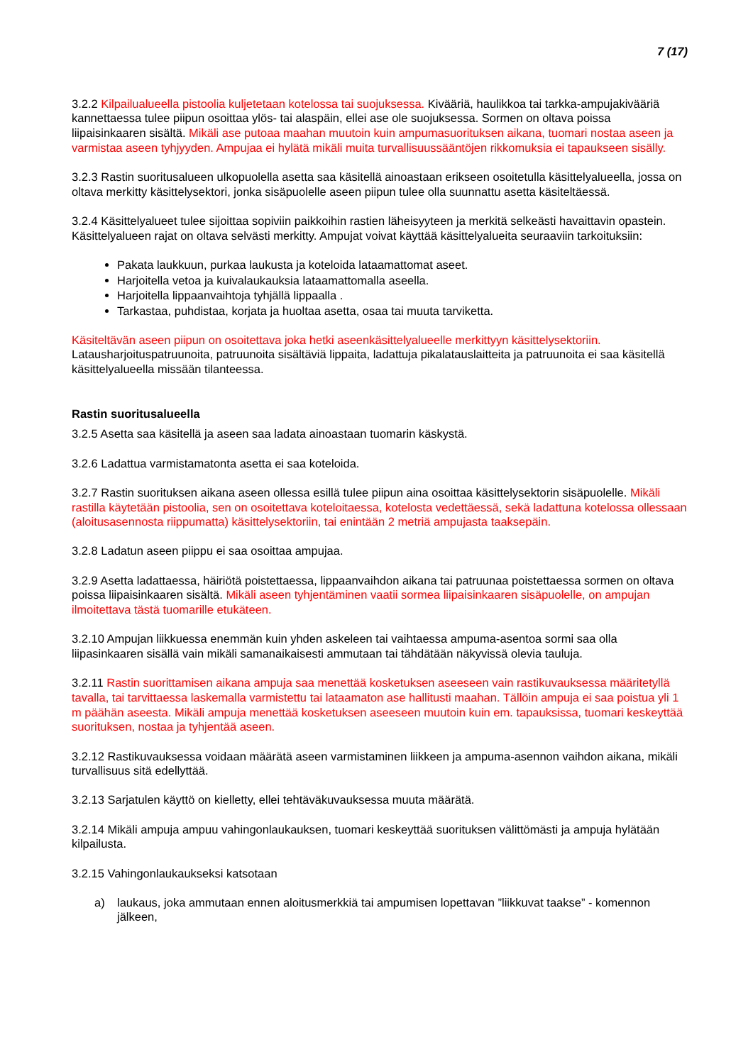7 (17)
3.2.2 Kilpailualueella pistoolia kuljetetaan kotelossa tai suojuksessa. Kivääriä, haulikkoa tai tarkka-ampujakivääriä kannettaessa tulee piipun osoittaa ylös- tai alaspäin, ellei ase ole suojuksessa. Sormen on oltava poissa liipaisinkaaren sisältä. Mikäli ase putoaa maahan muutoin kuin ampumasuorituksen aikana, tuomari nostaa aseen ja varmistaa aseen tyhjyyden. Ampujaa ei hylätä mikäli muita turvallisuussääntöjen rikkomuksia ei tapaukseen sisälly.
3.2.3 Rastin suoritusalueen ulkopuolella asetta saa käsitellä ainoastaan erikseen osoitetulla käsittelyalueella, jossa on oltava merkitty käsittelysektori, jonka sisäpuolelle aseen piipun tulee olla suunnattu asetta käsiteltäessä.
3.2.4 Käsittelyalueet tulee sijoittaa sopiviin paikkoihin rastien läheisyyteen ja merkitä selkeästi havaittavin opastein. Käsittelyalueen rajat on oltava selvästi merkitty. Ampujat voivat käyttää käsittelyalueita seuraaviin tarkoituksiin:
Pakata laukkuun, purkaa laukusta ja koteloida lataamattomat aseet.
Harjoitella vetoa ja kuivalaukauksia lataamattomalla aseella.
Harjoitella lippaanvaihtoja tyhjällä lippaalla .
Tarkastaa, puhdistaa, korjata ja huoltaa asetta, osaa tai muuta tarviketta.
Käsiteltävän aseen piipun on osoitettava joka hetki aseenkäsittelyalueelle merkittyyn käsittelysektoriin. Latausharjoituspatruunoita, patruunoita sisältäviä lippaita, ladattuja pikalatauslaitteita ja patruunoita ei saa käsitellä käsittelyalueella missään tilanteessa.
Rastin suoritusalueella
3.2.5 Asetta saa käsitellä ja aseen saa ladata ainoastaan tuomarin käskystä.
3.2.6 Ladattua varmistamatonta asetta ei saa koteloida.
3.2.7 Rastin suorituksen aikana aseen ollessa esillä tulee piipun aina osoittaa käsittelysektorin sisäpuolelle. Mikäli rastilla käytetään pistoolia, sen on osoitettava koteloitaessa, kotelosta vedettäessä, sekä ladattuna kotelossa ollessaan (aloitusasennosta riippumatta) käsittelysektoriin, tai enintään 2 metriä ampujasta taaksepäin.
3.2.8 Ladatun aseen piippu ei saa osoittaa ampujaa.
3.2.9 Asetta ladattaessa, häiriötä poistettaessa, lippaanvaihdon aikana tai patruunaa poistettaessa sormen on oltava poissa liipaisinkaaren sisältä. Mikäli aseen tyhjentäminen vaatii sormea liipaisinkaaren sisäpuolelle, on ampujan ilmoitettava tästä tuomarille etukäteen.
3.2.10 Ampujan liikkuessa enemmän kuin yhden askeleen tai vaihtaessa ampuma-asentoa sormi saa olla liipasinkaaren sisällä vain mikäli samanaikaisesti ammutaan tai tähdätään näkyvissä olevia tauluja.
3.2.11 Rastin suorittamisen aikana ampuja saa menettää kosketuksen aseeseen vain rastikuvauksessa määritetyllä tavalla, tai tarvittaessa laskemalla varmistettu tai lataamaton ase hallitusti maahan. Tällöin ampuja ei saa poistua yli 1 m päähän aseesta. Mikäli ampuja menettää kosketuksen aseeseen muutoin kuin em. tapauksissa, tuomari keskeyttää suorituksen, nostaa ja tyhjentää aseen.
3.2.12 Rastikuvauksessa voidaan määrätä aseen varmistaminen liikkeen ja ampuma-asennon vaihdon aikana, mikäli turvallisuus sitä edellyttää.
3.2.13 Sarjatulen käyttö on kielletty, ellei tehtäväkuvauksessa muuta määrätä.
3.2.14 Mikäli ampuja ampuu vahingonlaukauksen, tuomari keskeyttää suorituksen välittömästi ja ampuja hylätään kilpailusta.
3.2.15 Vahingonlaukaukseksi katsotaan
a) laukaus, joka ammutaan ennen aloitusmerkkiä tai ampumisen lopettavan ”liikkuvat taakse” - komennon jälkeen,